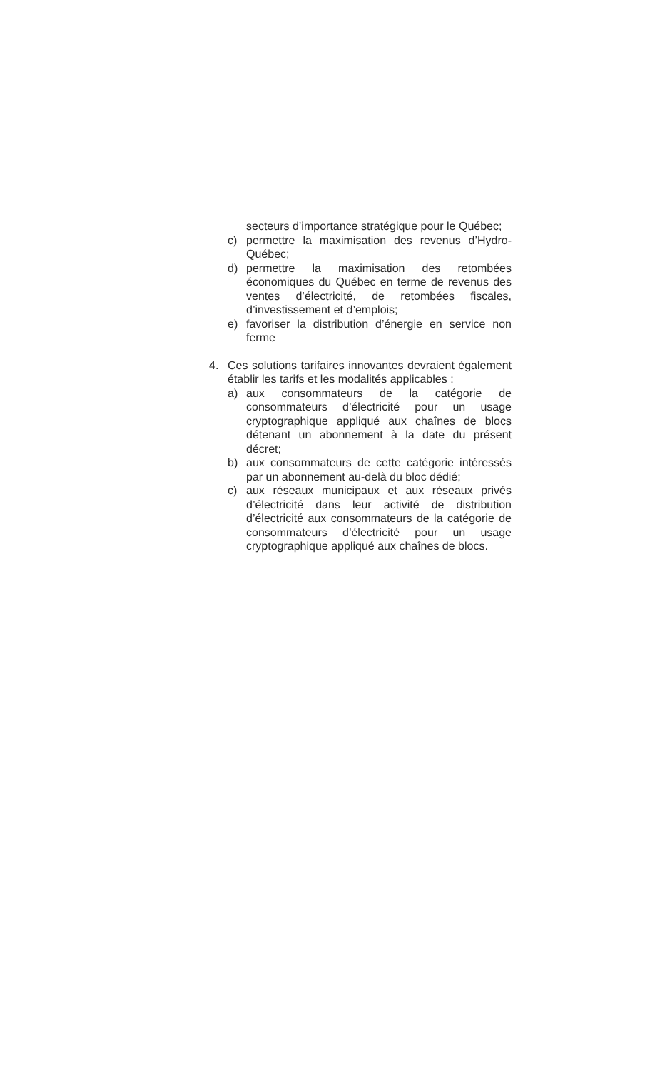secteurs d’importance stratégique pour le Québec;
c) permettre la maximisation des revenus d’Hydro-Québec;
d) permettre la maximisation des retombées économiques du Québec en terme de revenus des ventes d’électricité, de retombées fiscales, d’investissement et d’emplois;
e) favoriser la distribution d’énergie en service non ferme
4. Ces solutions tarifaires innovantes devraient également établir les tarifs et les modalités applicables :
a) aux consommateurs de la catégorie de consommateurs d’électricité pour un usage cryptographique appliqué aux chaînes de blocs détenant un abonnement à la date du présent décret;
b) aux consommateurs de cette catégorie intéressés par un abonnement au-delà du bloc dédié;
c) aux réseaux municipaux et aux réseaux privés d’électricité dans leur activité de distribution d’électricité aux consommateurs de la catégorie de consommateurs d’électricité pour un usage cryptographique appliqué aux chaînes de blocs.